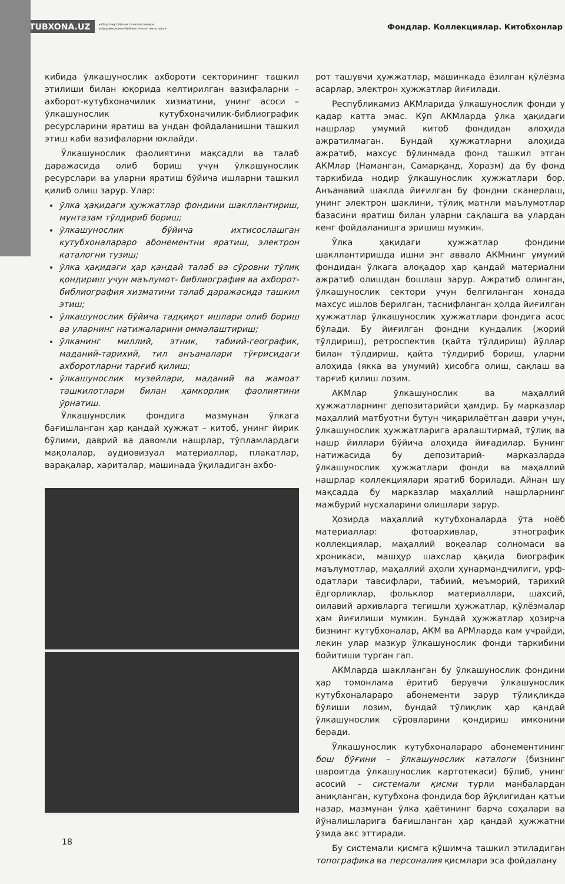KUTUBXONA.UZ ахборот-кутубхона технологиялари
информационно-библиотечные технологии Фондлар. Коллекциялар. Китобхонлар
кибида ўлкашунослик ахбороти секторининг ташкил этилиши билан юқорида келтирилган вазифаларни – ахборот-кутубхоначилик хизматини, унинг асоси – ўлкашунослик кутубхоначилик-библиографик ресурсларини яратиш ва ундан фойдаланишни ташкил этиш каби вазифаларни юклайди.
Ўлкашунослик фаолиятини мақсадли ва талаб даражасида олиб бориш учун ўлкашунослик ресурслари ва уларни яратиш бўйича ишларни ташкил қилиб олиш зарур. Улар:
ўлка ҳақидаги ҳужжатлар фондини шакллантириш, мунтазам тўлдириб бориш;
ўлкашунослик бўйича ихтисослашган кутубхоналараро абонементни яратиш, электрон каталогни тузиш;
ўлка ҳақидаги ҳар қандай талаб ва сўровни тўлиқ қондириш учун маълумот- библиография ва ахборот- библиография хизматини талаб даражасида ташкил этиш;
ўлкашунослик бўйича тадқиқот ишлари олиб бориш ва уларнинг натижаларини оммалаштириш;
ўлканинг миллий, этник, табиий-географик, маданий-тарихий, тил анъаналари тўғрисидаги ахборотларни тарғиб қилиш;
ўлкашунослик музейлари, маданий ва жамоат ташкилотлари билан ҳамкорлик фаолиятини ўрнатиш.
Ўлкашунослик фондига мазмунан ўлкага бағишланган ҳар қандай ҳужжат – китоб, унинг йирик бўлими, даврий ва давомли нашрлар, тўпламлардаги мақолалар, аудиовизуал материаллар, плакатлар, варақалар, хариталар, машинада ўқиладиган ахбо-
рот ташувчи ҳужжатлар, машинкада ёзилган қўлёзма асарлар, электрон ҳужжатлар йиғилади.
Республикамиз АКМларида ўлкашунослик фонди у қадар катта эмас. Кўп АКМларда ўлка ҳақидаги нашрлар умумий китоб фондидан алоҳида ажратилмаган. Бундай ҳужжатларни алоҳида ажратиб, махсус бўлинмада фонд ташкил этган АКМлар (Наманган, Самарқанд, Хоразм) да бу фонд таркибида нодир ўлкашунослик ҳужжатлари бор. Анъанавий шаклда йиғилган бу фондни сканерлаш, унинг электрон шаклини, тўлиқ матнли маълумотлар базасини яратиш билан уларни сақлашга ва улардан кенг фойдаланишга эришиш мумкин.
Ўлка ҳақидаги ҳужжатлар фондини шакллантиришда ишни энг аввало АКМнинг умумий фондидан ўлкага алоқадор ҳар қандай материални ажратиб олишдан бошлаш зарур. Ажратиб олинган, ўлкашунослик сектори учун белгиланган хонада махсус ишлов берилган, таснифланган ҳолда йиғилган ҳужжатлар ўлкашунослик ҳужжатлари фондига асос бўлади. Бу йиғилган фондни кундалик (жорий тўлдириш), ретроспектив (қайта тўлдириш) йўллар билан тўлдириш, қайта тўлдириб бориш, уларни алоҳида (якка ва умумий) ҳисобга олиш, сақлаш ва тарғиб қилиш лозим.
АКМлар ўлкашунослик ва маҳаллий ҳужжатларнинг депозитарийси ҳамдир. Бу марказлар маҳаллий матбуотни бутун чиқарилаётган даври учун, ўлкашунослик ҳужжатларига аралаштирмай, тўлиқ ва нашр йиллари бўйича алоҳида йиғадилар. Бунинг натижасида бу депозитарий- марказларда ўлкашунослик ҳужжатлари фонди ва маҳаллий нашрлар коллекциялари яратиб борилади. Айнан шу мақсадда бу марказлар маҳаллий нашрларнинг мажбурий нусхаларини олишлари зарур.
Ҳозирда маҳаллий кутубхоналарда ўта ноёб материаллар: фотоархивлар, этнографик коллекциялар, маҳаллий воқеалар солномаси ва хроникаси, машҳур шахслар ҳақида биографик маълумотлар, маҳаллий аҳоли ҳунармандчилиги, урф-одатлари тавсифлари, табиий, меъморий, тарихий ёдгорликлар, фольклор материаллари, шахсий, оилавий архивларга тегишли ҳужжатлар, қўлёзмалар ҳам йиғилиши мумкин. Бундай ҳужжатлар ҳозирча бизнинг кутубхоналар, АКМ ва АРМларда кам учрайди, лекин улар мазкур ўлкашунослик фонди таркибини бойитиши турган гап.
АКМларда шаклланган бу ўлкашунослик фондини ҳар томонлама ёритиб берувчи ўлкашунослик кутубхоналараро абонементи зарур тўлиқликда бўлиши лозим, бундай тўлиқлик ҳар қандай ўлкашунослик сўровларини қондириш имконини беради.
Ўлкашунослик кутубхоналараро абонементининг бош бўғини – ўлкашунослик каталоги (бизнинг шароитда ўлкашунослик картотекаси) бўлиб, унинг асосий – системали қисми турли манбалардан аниқланган, кутубхона фондида бор йўқлигидан қатъи назар, мазмунан ўлка ҳаётининг барча соҳалари ва йўналишларига бағишланган ҳар қандай ҳужжатни ўзида акс эттиради.
Бу системали қисмга қўшимча ташкил этиладиган топографика ва персоналия қисмлари эса фойдалану
18